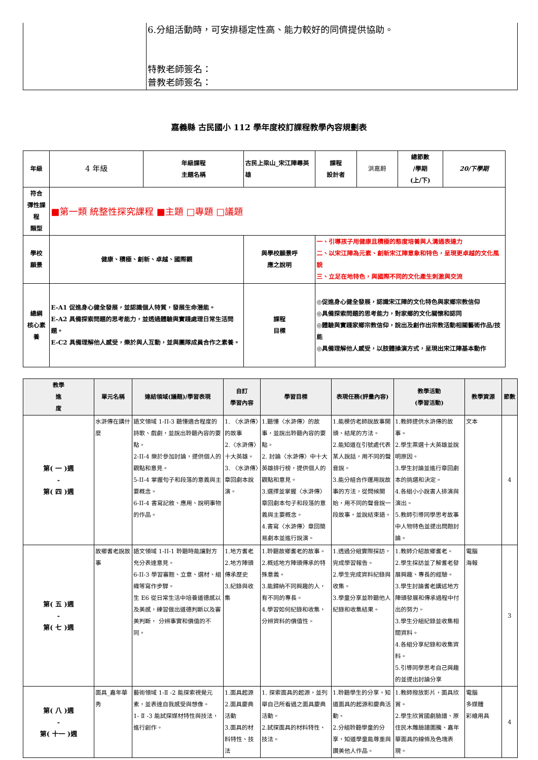| | 6.分組活動時，可安排穩定性高、能力較好的同儕提供協助。 特教老師簽名： 普教老師簽名： |
嘉義縣 古民國小 112 學年度校訂課程教學內容規劃表
| 年級 | 4 年級 | 年級課程 主題名稱 | 古民上梁山_宋江陣尋英雄 | 課程 設計者 | 洪嘉蔚 | 總節數 /學期 (上/下) | 20/下學期 |
| 符合 彈性課程 類型 | ■第一類 統整性探究課程 ■主題 □專題 □議題 | | | | | | |
| 學校 願景 | 健康、積極、創新、卓越、國際觀 | | 與學校願景呼 應之說明 | 一、引導孩子用健康且積極的態度培養與人溝通表達力 二、以宋江陣為元素、創新宋江陣意象和特色，呈現更卓越的文化風貌 三、立足在地特色，與國際不同的文化產生刺激與交流 | | | |
| 總綱 核心素養 | E-A1 促進身心健全發展，並認識個人特質，發展生命潛能。 E-A2 具備探索問題的思考能力，並透過體驗與實踐處理日常生活問題。 E-C2 具備理解他人感受，樂於與人互動，並與團隊成員合作之素養。 | | 課程 目標 | ◎促進身心健全發展，認識宋江陣的文化特色與家鄉宗教信仰 ◎具備探索問題的思考能力，對家鄉的文化關懷和認同 ◎體驗與實踐家鄉宗教信仰，說出及創作出宗教活動相關藝術作品/技能 ◎具備理解他人感受，以肢體操演方式，呈現出宋江陣基本動作 | | | |
| 教學 進 度 | 單元名稱 | 連結領域(議題)/學習表現 | 自訂 學習內容 | 學習目標 | 表現任務(評量內容) | 教學活動 (學習活動) | 教學資源 | 節數 |
| --- | --- | --- | --- | --- | --- | --- | --- | --- |
| 第( 一 )週 - 第( 四 )週 | 水滸傳在講什麼 | 語文領域 1-II-3 聽懂適合程度的詩歌、戲劇，並說出聆聽內容的要點。 2-II-4 樂於參加討論，提供個人的觀點和意見。 5-II-4 掌握句子和段落的意義與主要概念。 6-II-4 書寫記敘、應用、說明事物的作品。 | 1. 〈水滸傳〉的故事 2.〈水滸傳〉十大英雄。 3. 〈水滸傳〉章回劇本說演。 | 1.聽懂〈水滸傳〉的故事，並說出聆聽內容的要點。 2. 討論〈水滸傳〉中十大英雄排行榜，提供個人的觀點和意見。 3.選擇並掌握〈水滸傳〉章回劇本句子和段落的意義與主要概念。 4.書寫〈水滸傳〉章回簡易劇本並進行說演。 | 1.能模仿老師說故事開頭、結尾的方法。 2.能知道在引號處代表某人說話，用不同的聲音說。 3.能分組合作運用說故事的方法，從問候開始，用不同的聲音說一段故事，並說結束語。 | 1.教師提供水滸傳的故事。 2.學生票選十大英雄並說明原因。 3.學生討論並進行章回劇本的挑選和決定。 4.各組小小說書人排演與演出。 5.教師引導同學思考故事中人物特色並提出問題討論。 | 文本 | 4 |
| 第( 五 )週 - 第( 七 )週 | 故鄉耆老說故事 | 語文領域 1-II-1 聆聽時能讓對方充分表達意見。 6-II-3 學習審題、立意、選材、組織等寫作步驟。 生 E6 從日常生活中培養道德感以及美感，練習做出道德判斷以及審美判斷， 分辨事實和價值的不同。 | 1.地方耆老 2.地方陣頭傳承歷史 3.紀錄與收集 | 1.聆聽故鄉耆老的故事。 2.概述地方陣頭傳承的特殊意義。 3.能歸納不同興趣的人，有不同的專長。 4.學習如何紀錄和收集，分辨資料的價值性。 | 1.透過分組實際採訪，完成學習報告。 2.學生完成資料紀錄與收集。 3.學童分享並聆聽他人紀錄和收集結果。 | 1.教師介紹故鄉耆老。 2.學生採訪並了解耆老發展興趣、專長的經驗。 3.學生討論耆老講述地方陣頭發展和傳承過程中付出的努力。 3.學生分組紀錄並收集相關資料。 4.各組分享紀錄和收集資料。 5.引導同學思考自己興趣的並提出討論分享 | 電腦 海報 | 3 |
| 第( 八 )週 - 第( 十一 )週 | 面具_嘉年華秀 | 藝術領域 1-Ⅱ -2 能探索視覺元素，並表達自我感受與想像。 1- Ⅱ -3 能試探媒材特性與技法，進行創作。 | 1.面具起源 2.面具慶典活動 3.面具的材料特性、技法 | 1. 探索面具的起源，並列舉自己所看過之面具慶典活動。 2.試探面具的材料特性、技法。 | 1.聆聽學生的分享，知道面具的起源和慶典活動。 2.分組聆聽學童的分享，知道學童能尊重與讚美他人作品。 | 1.教師撥放影片，面具欣賞。 2.學生欣賞國劇臉譜、原住民木雕臉譜圖騰、嘉年華面具的線條及色塊表現。 | 電腦 多媒體 彩繪用具 | 4 |